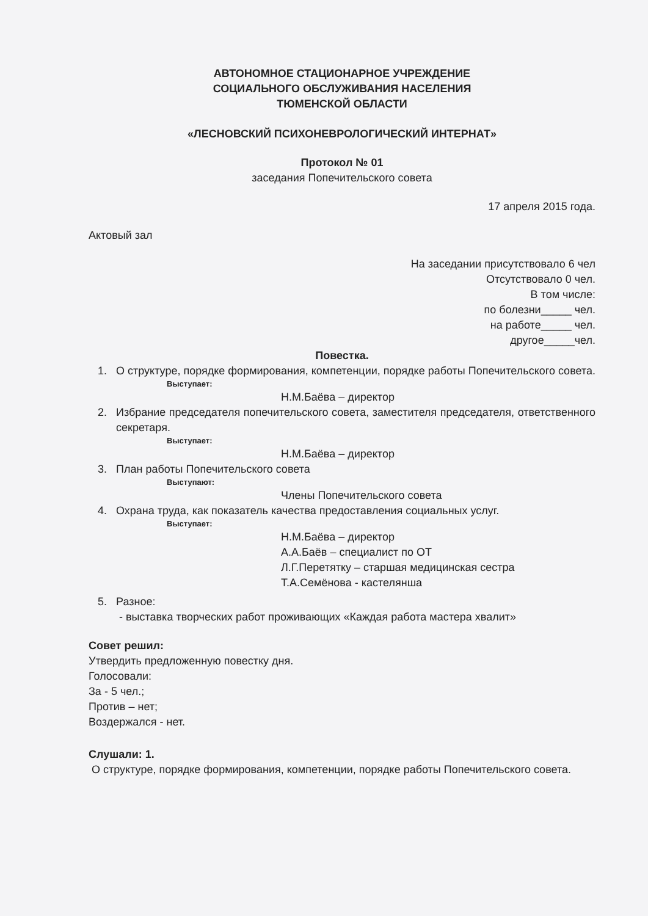АВТОНОМНОЕ СТАЦИОНАРНОЕ УЧРЕЖДЕНИЕ
СОЦИАЛЬНОГО ОБСЛУЖИВАНИЯ НАСЕЛЕНИЯ
ТЮМЕНСКОЙ ОБЛАСТИ
«ЛЕСНОВСКИЙ ПСИХОНЕВРОЛОГИЧЕСКИЙ ИНТЕРНАТ»
Протокол № 01
заседания Попечительского совета
17 апреля 2015 года.
Актовый зал
На заседании присутствовало 6 чел
Отсутствовало 0 чел.
В том числе:
по болезни_____ чел.
на работе_____ чел.
другое_____чел.
Повестка.
1. О структуре, порядке формирования, компетенции, порядке работы Попечительского совета.
Выступает:
Н.М.Баёва – директор
2. Избрание председателя попечительского совета, заместителя председателя, ответственного секретаря.
Выступает:
Н.М.Баёва – директор
3. План работы Попечительского совета
Выступают:
Члены Попечительского совета
4. Охрана труда, как показатель качества предоставления социальных услуг.
Выступает:
Н.М.Баёва – директор
А.А.Баёв – специалист по ОТ
Л.Г.Перетятку – старшая медицинская сестра
Т.А.Семёнова - кастелянша
5. Разное:
- выставка творческих работ проживающих «Каждая работа мастера хвалит»
Совет решил:
Утвердить предложенную повестку дня.
Голосовали:
За - 5 чел.;
Против – нет;
Воздержался - нет.
Слушали: 1.
О структуре, порядке формирования, компетенции, порядке работы Попечительского совета.